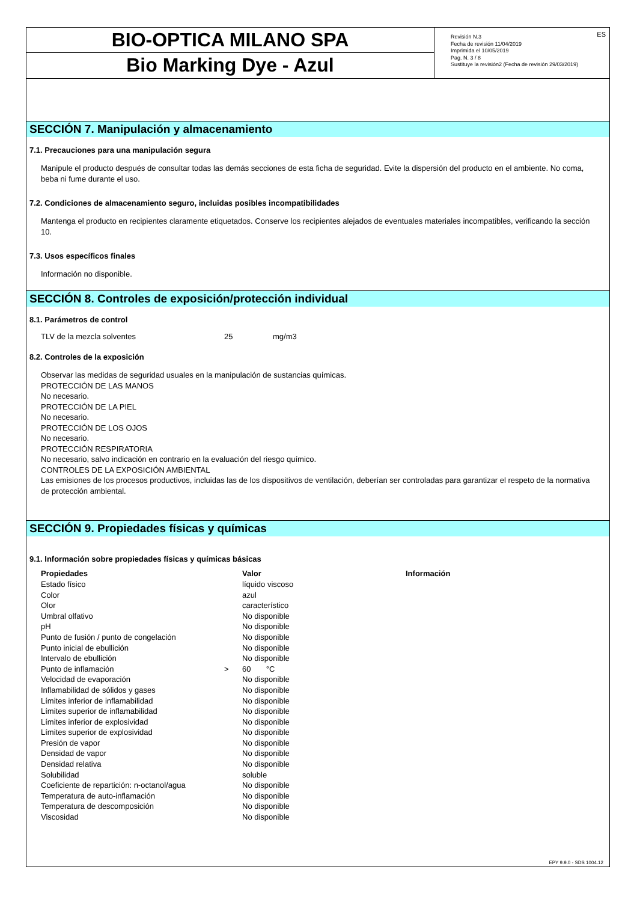BIO-OPTICA MILANO SPA
Bio Marking Dye - Azul
ES Revisión N.3
Fecha de revisión 11/04/2019
Imprimida el 10/05/2019
Pag. N. 3 / 8
Sustituye la revisión2 (Fecha de revisión 29/03/2019)
SECCIÓN 7. Manipulación y almacenamiento
7.1. Precauciones para una manipulación segura
Manipule el producto después de consultar todas las demás secciones de esta ficha de seguridad. Evite la dispersión del producto en el ambiente. No coma, beba ni fume durante el uso.
7.2. Condiciones de almacenamiento seguro, incluidas posibles incompatibilidades
Mantenga el producto en recipientes claramente etiquetados. Conserve los recipientes alejados de eventuales materiales incompatibles, verificando la sección 10.
7.3. Usos específicos finales
Información no disponible.
SECCIÓN 8. Controles de exposición/protección individual
8.1. Parámetros de control
| TLV de la mezcla solventes | 25 | mg/m3 |
8.2. Controles de la exposición
Observar las medidas de seguridad usuales en la manipulación de sustancias químicas.
PROTECCIÓN DE LAS MANOS
No necesario.
PROTECCIÓN DE LA PIEL
No necesario.
PROTECCIÓN DE LOS OJOS
No necesario.
PROTECCIÓN RESPIRATORIA
No necesario, salvo indicación en contrario en la evaluación del riesgo químico.
CONTROLES DE LA EXPOSICIÓN AMBIENTAL
Las emisiones de los procesos productivos, incluidas las de los dispositivos de ventilación, deberían ser controladas para garantizar el respeto de la normativa de protección ambiental.
SECCIÓN 9. Propiedades físicas y químicas
9.1. Información sobre propiedades físicas y químicas básicas
| Propiedades | | Valor | Información |
| --- | --- | --- | --- |
| Estado físico | | líquido viscoso | |
| Color | | azul | |
| Olor | | característico | |
| Umbral olfativo | | No disponible | |
| pH | | No disponible | |
| Punto de fusión / punto de congelación | | No disponible | |
| Punto inicial de ebullición | | No disponible | |
| Intervalo de ebullición | | No disponible | |
| Punto de inflamación | > | 60 °C | |
| Velocidad de evaporación | | No disponible | |
| Inflamabilidad de sólidos y gases | | No disponible | |
| Límites inferior de inflamabilidad | | No disponible | |
| Límites superior de inflamabilidad | | No disponible | |
| Límites inferior de explosividad | | No disponible | |
| Límites superior de explosividad | | No disponible | |
| Presión de vapor | | No disponible | |
| Densidad de vapor | | No disponible | |
| Densidad relativa | | No disponible | |
| Solubilidad | | soluble | |
| Coeficiente de repartición: n-octanol/agua | | No disponible | |
| Temperatura de auto-inflamación | | No disponible | |
| Temperatura de descomposición | | No disponible | |
| Viscosidad | | No disponible | |
EPY 9.9.0 - SDS 1004.12